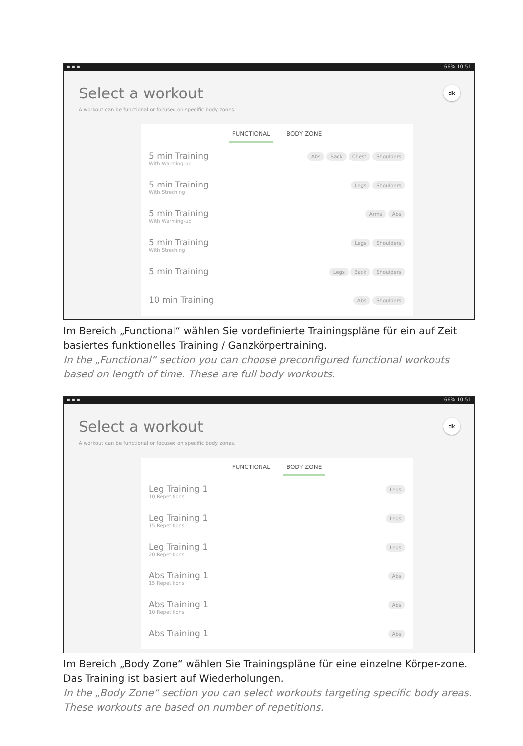▪ ▪ ▪ 66% 10:51
Select a workout
dk
A workout can be functional or focused on specific body zones.
FUNCTIONAL BODY ZONE
5 min Training
With Warming-up
Abs Back Chest Shoulders
5 min Training
With Streching
Legs Shoulders
5 min Training
With Warming-up
Arms Abs
5 min Training
With Streching
Legs Shoulders
5 min Training
Legs Back Shoulders
10 min Training
Abs Shoulders
Im Bereich „Functional“ wählen Sie vordefinierte Trainingspläne für ein auf Zeit basiertes funktionelles Training / Ganzkörpertraining.
In the „Functional“ section you can choose preconfigured functional workouts based on length of time. These are full body workouts.
▪ ▪ ▪ 66% 10:51
Select a workout
dk
A workout can be functional or focused on specific body zones.
FUNCTIONAL BODY ZONE
Leg Training 1
10 Repetitions
Legs
Leg Training 1
15 Repetitions
Legs
Leg Training 1
20 Repetitions
Legs
Abs Training 1
15 Repetitions
Abs
Abs Training 1
10 Repetitions
Abs
Abs Training 1
Abs
Im Bereich „Body Zone“ wählen Sie Trainingspläne für eine einzelne Körper-zone. Das Training ist basiert auf Wiederholungen.
In the „Body Zone“ section you can select workouts targeting specific body areas. These workouts are based on number of repetitions.